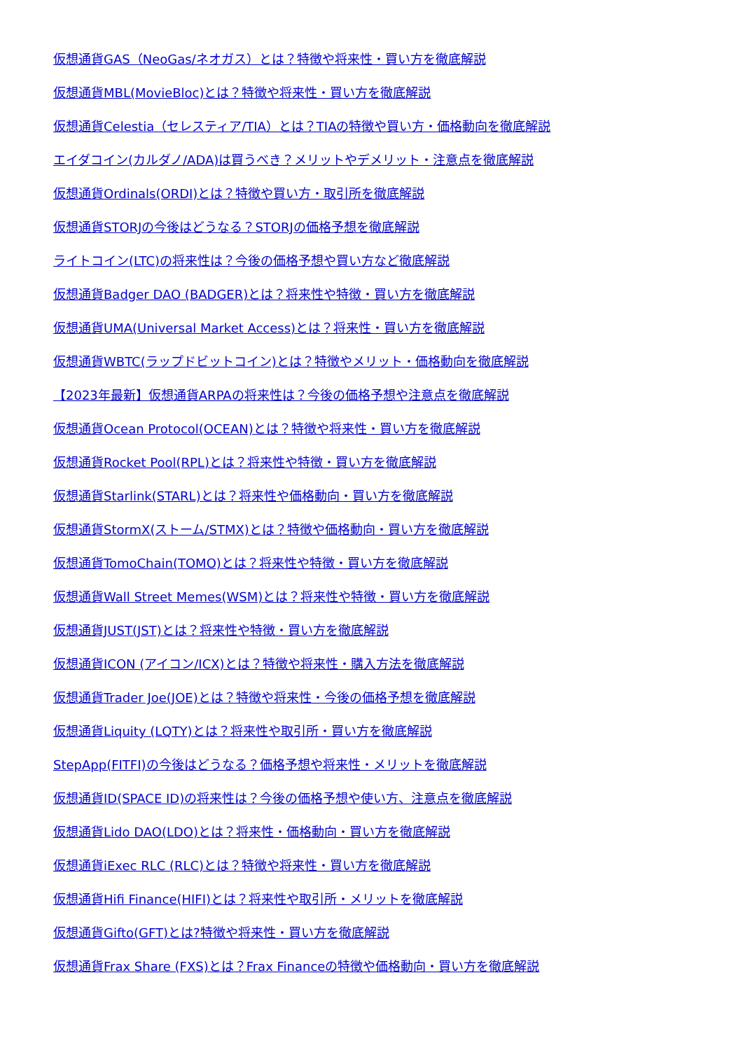仮想通貨GAS（NeoGas/ネオガス）とは？特徴や将来性・買い方を徹底解説
仮想通貨MBL(MovieBloc)とは？特徴や将来性・買い方を徹底解説
仮想通貨Celestia（セレスティア/TIA）とは？TIAの特徴や買い方・価格動向を徹底解説
エイダコイン(カルダノ/ADA)は買うべき？メリットやデメリット・注意点を徹底解説
仮想通貨Ordinals(ORDI)とは？特徴や買い方・取引所を徹底解説
仮想通貨STORJの今後はどうなる？STORJの価格予想を徹底解説
ライトコイン(LTC)の将来性は？今後の価格予想や買い方など徹底解説
仮想通貨Badger DAO (BADGER)とは？将来性や特徴・買い方を徹底解説
仮想通貨UMA(Universal Market Access)とは？将来性・買い方を徹底解説
仮想通貨WBTC(ラップドビットコイン)とは？特徴やメリット・価格動向を徹底解説
【2023年最新】仮想通貨ARPAの将来性は？今後の価格予想や注意点を徹底解説
仮想通貨Ocean Protocol(OCEAN)とは？特徴や将来性・買い方を徹底解説
仮想通貨Rocket Pool(RPL)とは？将来性や特徴・買い方を徹底解説
仮想通貨Starlink(STARL)とは？将来性や価格動向・買い方を徹底解説
仮想通貨StormX(ストーム/STMX)とは？特徴や価格動向・買い方を徹底解説
仮想通貨TomoChain(TOMO)とは？将来性や特徴・買い方を徹底解説
仮想通貨Wall Street Memes(WSM)とは？将来性や特徴・買い方を徹底解説
仮想通貨JUST(JST)とは？将来性や特徴・買い方を徹底解説
仮想通貨ICON (アイコン/ICX)とは？特徴や将来性・購入方法を徹底解説
仮想通貨Trader Joe(JOE)とは？特徴や将来性・今後の価格予想を徹底解説
仮想通貨Liquity (LQTY)とは？将来性や取引所・買い方を徹底解説
StepApp(FITFI)の今後はどうなる？価格予想や将来性・メリットを徹底解説
仮想通貨ID(SPACE ID)の将来性は？今後の価格予想や使い方、注意点を徹底解説
仮想通貨Lido DAO(LDO)とは？将来性・価格動向・買い方を徹底解説
仮想通貨iExec RLC (RLC)とは？特徴や将来性・買い方を徹底解説
仮想通貨Hifi Finance(HIFI)とは？将来性や取引所・メリットを徹底解説
仮想通貨Gifto(GFT)とは?特徴や将来性・買い方を徹底解説
仮想通貨Frax Share (FXS)とは？Frax Financeの特徴や価格動向・買い方を徹底解説